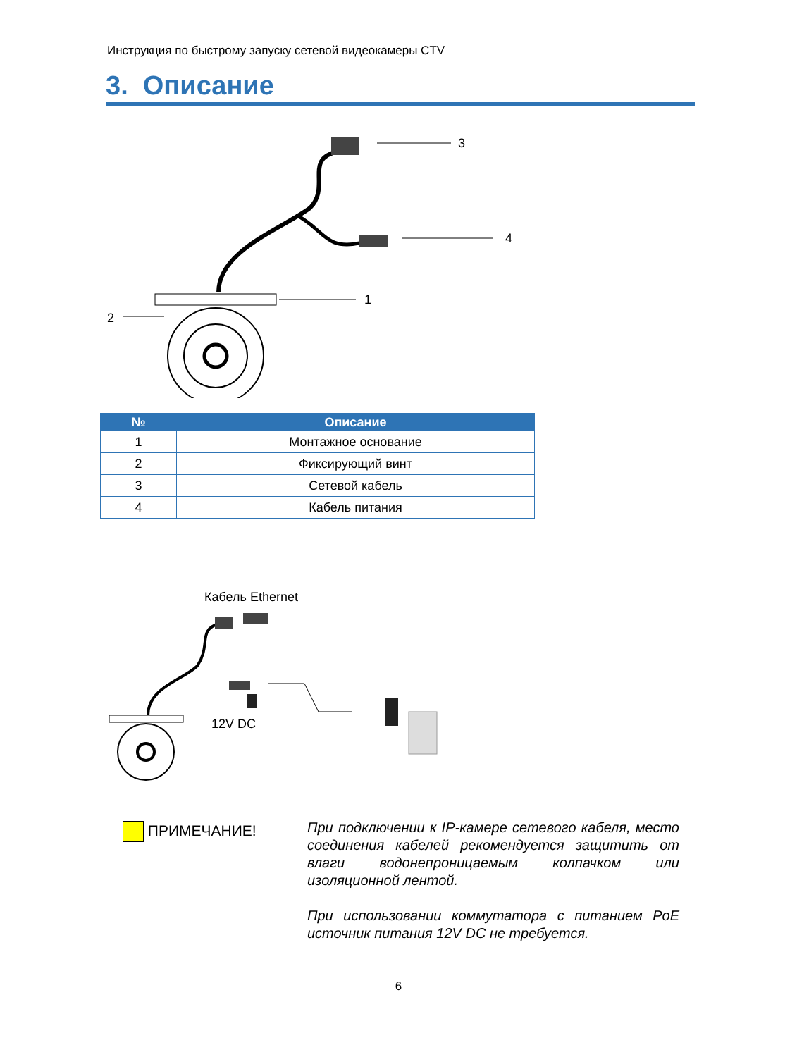Инструкция по быстрому запуску сетевой видеокамеры CTV
3. Описание
3
4
1
2
| № | Описание |
| --- | --- |
| 1 | Монтажное основание |
| 2 | Фиксирующий винт |
| 3 | Сетевой кабель |
| 4 | Кабель питания |
Кабель Ethernet
12V DC
ПРИМЕЧАНИЕ!
При подключении к IP-камере сетевого кабеля, место соединения кабелей рекомендуется защитить от влаги водонепроницаемым колпачком или изоляционной лентой.
При использовании коммутатора с питанием PoE источник питания 12V DC не требуется.
6